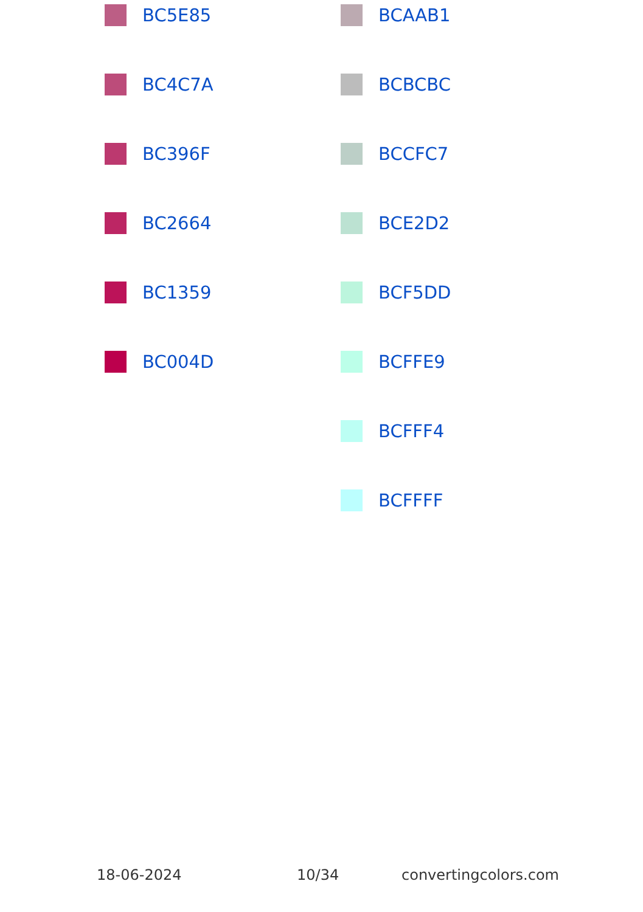BC5E85
BC4C7A
BC396F
BC2664
BC1359
BC004D
BCAAB1
BCBCBC
BCCFC7
BCE2D2
BCF5DD
BCFFE9
BCFFF4
BCFFFF
18-06-2024 10/34 convertingcolors.com